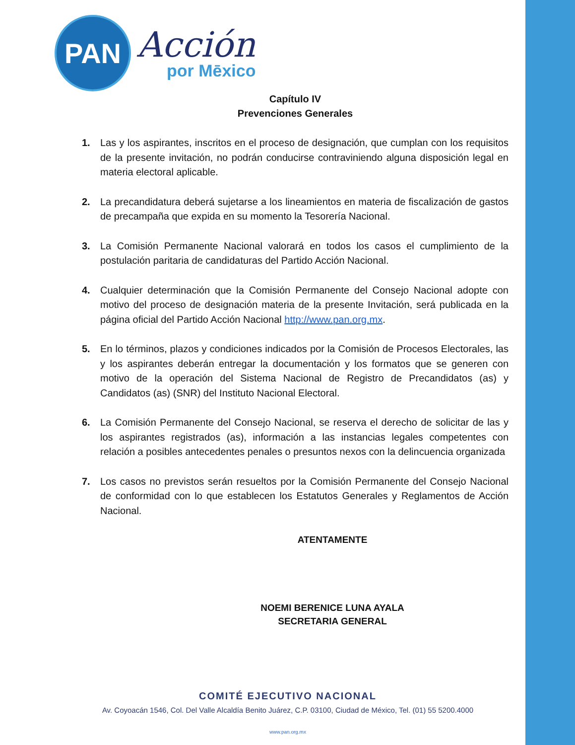PAN
Acción
por Mēxico
Capítulo IV
Prevenciones Generales
1. Las y los aspirantes, inscritos en el proceso de designación, que cumplan con los requisitos de la presente invitación, no podrán conducirse contraviniendo alguna disposición legal en materia electoral aplicable.
2. La precandidatura deberá sujetarse a los lineamientos en materia de fiscalización de gastos de precampaña que expida en su momento la Tesorería Nacional.
3. La Comisión Permanente Nacional valorará en todos los casos el cumplimiento de la postulación paritaria de candidaturas del Partido Acción Nacional.
4. Cualquier determinación que la Comisión Permanente del Consejo Nacional adopte con motivo del proceso de designación materia de la presente Invitación, será publicada en la página oficial del Partido Acción Nacional http://www.pan.org.mx.
5. En lo términos, plazos y condiciones indicados por la Comisión de Procesos Electorales, las y los aspirantes deberán entregar la documentación y los formatos que se generen con motivo de la operación del Sistema Nacional de Registro de Precandidatos (as) y Candidatos (as) (SNR) del Instituto Nacional Electoral.
6. La Comisión Permanente del Consejo Nacional, se reserva el derecho de solicitar de las y los aspirantes registrados (as), información a las instancias legales competentes con relación a posibles antecedentes penales o presuntos nexos con la delincuencia organizada
7. Los casos no previstos serán resueltos por la Comisión Permanente del Consejo Nacional de conformidad con lo que establecen los Estatutos Generales y Reglamentos de Acción Nacional.
ATENTAMENTE
NOEMI BERENICE LUNA AYALA
SECRETARIA GENERAL
COMITÉ EJECUTIVO NACIONAL
Av. Coyoacán 1546, Col. Del Valle Alcaldía Benito Juárez, C.P. 03100, Ciudad de México, Tel. (01) 55 5200.4000
www.pan.org.mx